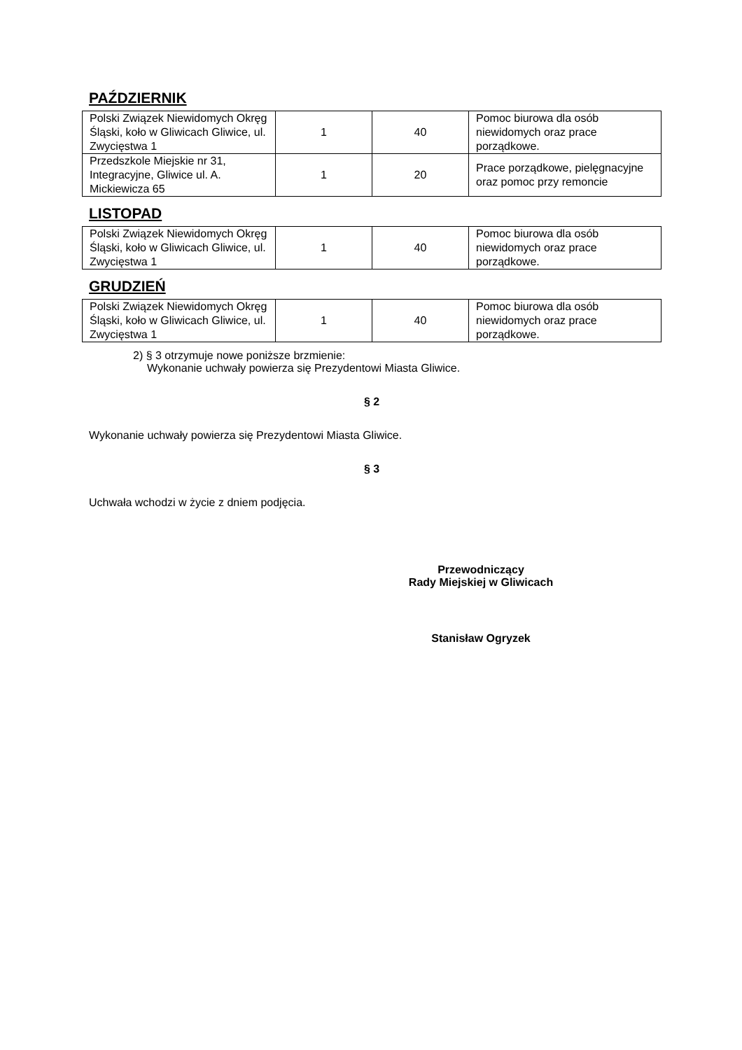PAŹDZIERNIK
| Polski Związek Niewidomych Okręg Śląski, koło w Gliwicach Gliwice, ul. Zwycięstwa 1 | 1 | 40 | Pomoc biurowa dla osób niewidomych oraz prace porządkowe. |
| Przedszkole Miejskie nr 31, Integracyjne, Gliwice ul. A. Mickiewicza 65 | 1 | 20 | Prace porządkowe, pielęgnacyjne oraz pomoc przy remoncie |
LISTOPAD
| Polski Związek Niewidomych Okręg Śląski, koło w Gliwicach Gliwice, ul. Zwycięstwa 1 | 1 | 40 | Pomoc biurowa dla osób niewidomych oraz prace porządkowe. |
GRUDZIEŃ
| Polski Związek Niewidomych Okręg Śląski, koło w Gliwicach Gliwice, ul. Zwycięstwa 1 | 1 | 40 | Pomoc biurowa dla osób niewidomych oraz prace porządkowe. |
2) § 3 otrzymuje nowe poniższe brzmienie:
Wykonanie uchwały powierza się Prezydentowi Miasta Gliwice.
§ 2
Wykonanie uchwały powierza się Prezydentowi Miasta Gliwice.
§ 3
Uchwała wchodzi w życie z dniem podjęcia.
Przewodniczący
Rady Miejskiej w Gliwicach
Stanisław Ogryzek